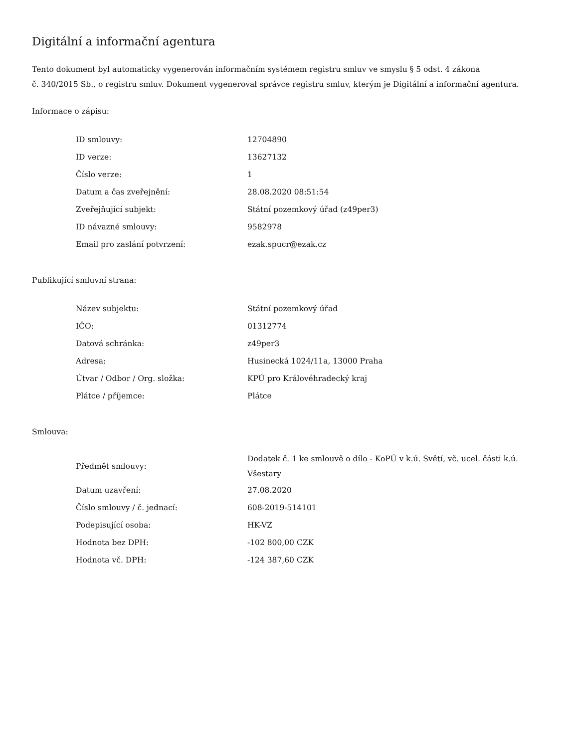Digitální a informační agentura
Tento dokument byl automaticky vygenerován informačním systémem registru smluv ve smyslu § 5 odst. 4 zákona
č. 340/2015 Sb., o registru smluv. Dokument vygeneroval správce registru smluv, kterým je Digitální a informační agentura.
Informace o zápisu:
| ID smlouvy: | 12704890 |
| ID verze: | 13627132 |
| Číslo verze: | 1 |
| Datum a čas zveřejnění: | 28.08.2020 08:51:54 |
| Zveřejňující subjekt: | Státní pozemkový úřad (z49per3) |
| ID návazné smlouvy: | 9582978 |
| Email pro zaslání potvrzení: | ezak.spucr@ezak.cz |
Publikující smluvní strana:
| Název subjektu: | Státní pozemkový úřad |
| IČO: | 01312774 |
| Datová schránka: | z49per3 |
| Adresa: | Husinecká 1024/11a, 13000 Praha |
| Útvar / Odbor / Org. složka: | KPÚ pro Královéhradecký kraj |
| Plátce / příjemce: | Plátce |
Smlouva:
| Předmět smlouvy: | Dodatek č. 1 ke smlouvě o dílo - KoPÚ v k.ú. Světí, vč. ucel. části k.ú. Všestary |
| Datum uzavření: | 27.08.2020 |
| Číslo smlouvy / č. jednací: | 608-2019-514101 |
| Podepisující osoba: | HK-VZ |
| Hodnota bez DPH: | -102 800,00 CZK |
| Hodnota vč. DPH: | -124 387,60 CZK |